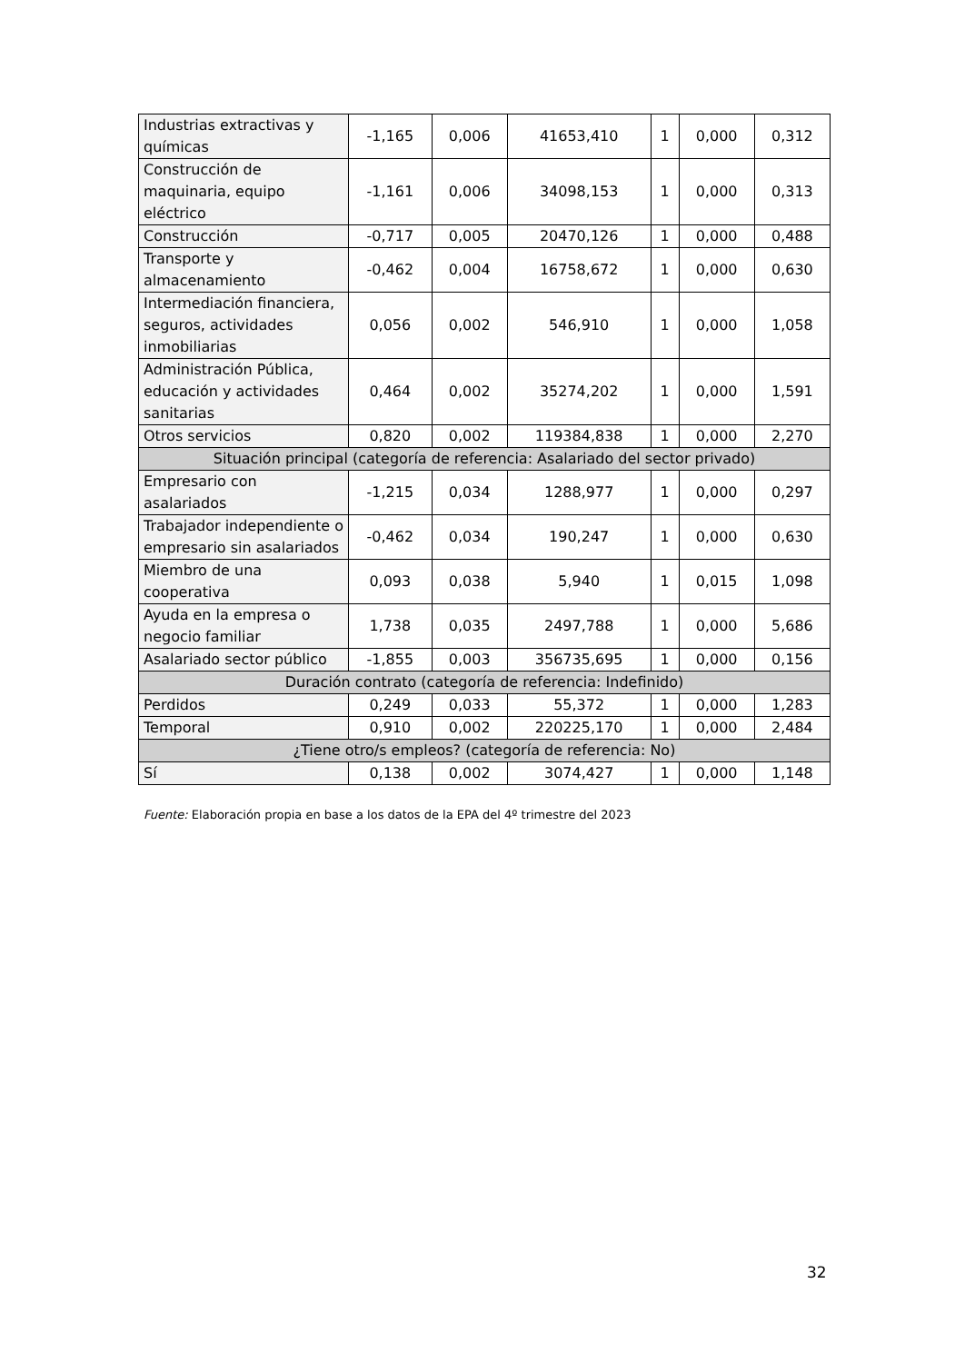| Industrias extractivas y químicas | -1,165 | 0,006 | 41653,410 | 1 | 0,000 | 0,312 |
| Construcción de maquinaria, equipo eléctrico | -1,161 | 0,006 | 34098,153 | 1 | 0,000 | 0,313 |
| Construcción | -0,717 | 0,005 | 20470,126 | 1 | 0,000 | 0,488 |
| Transporte y almacenamiento | -0,462 | 0,004 | 16758,672 | 1 | 0,000 | 0,630 |
| Intermediación financiera, seguros, actividades inmobiliarias | 0,056 | 0,002 | 546,910 | 1 | 0,000 | 1,058 |
| Administración Pública, educación y actividades sanitarias | 0,464 | 0,002 | 35274,202 | 1 | 0,000 | 1,591 |
| Otros servicios | 0,820 | 0,002 | 119384,838 | 1 | 0,000 | 2,270 |
| Situación principal (categoría de referencia: Asalariado del sector privado) | | | | | | |
| Empresario con asalariados | -1,215 | 0,034 | 1288,977 | 1 | 0,000 | 0,297 |
| Trabajador independiente o empresario sin asalariados | -0,462 | 0,034 | 190,247 | 1 | 0,000 | 0,630 |
| Miembro de una cooperativa | 0,093 | 0,038 | 5,940 | 1 | 0,015 | 1,098 |
| Ayuda en la empresa o negocio familiar | 1,738 | 0,035 | 2497,788 | 1 | 0,000 | 5,686 |
| Asalariado sector público | -1,855 | 0,003 | 356735,695 | 1 | 0,000 | 0,156 |
| Duración contrato (categoría de referencia: Indefinido) | | | | | | |
| Perdidos | 0,249 | 0,033 | 55,372 | 1 | 0,000 | 1,283 |
| Temporal | 0,910 | 0,002 | 220225,170 | 1 | 0,000 | 2,484 |
| ¿Tiene otro/s empleos? (categoría de referencia: No) | | | | | | |
| Sí | 0,138 | 0,002 | 3074,427 | 1 | 0,000 | 1,148 |
Fuente: Elaboración propia en base a los datos de la EPA del 4º trimestre del 2023
32